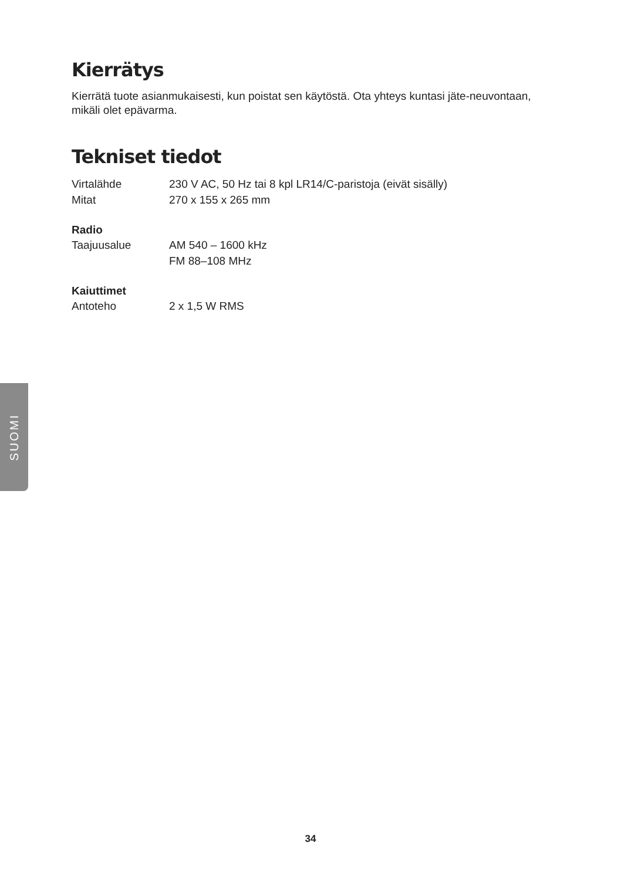Kierrätys
Kierrätä tuote asianmukaisesti, kun poistat sen käytöstä. Ota yhteys kuntasi jäte-neuvontaan, mikäli olet epävarma.
Tekniset tiedot
| Virtalähde | 230 V AC, 50 Hz tai 8 kpl LR14/C-paristoja (eivät sisälly) |
| Mitat | 270 x 155 x 265 mm |
Radio
| Taajuusalue | AM 540 – 1600 kHz FM 88–108 MHz |
Kaiuttimet
| Antoteho | 2 x 1,5 W RMS |
SUOMI
34